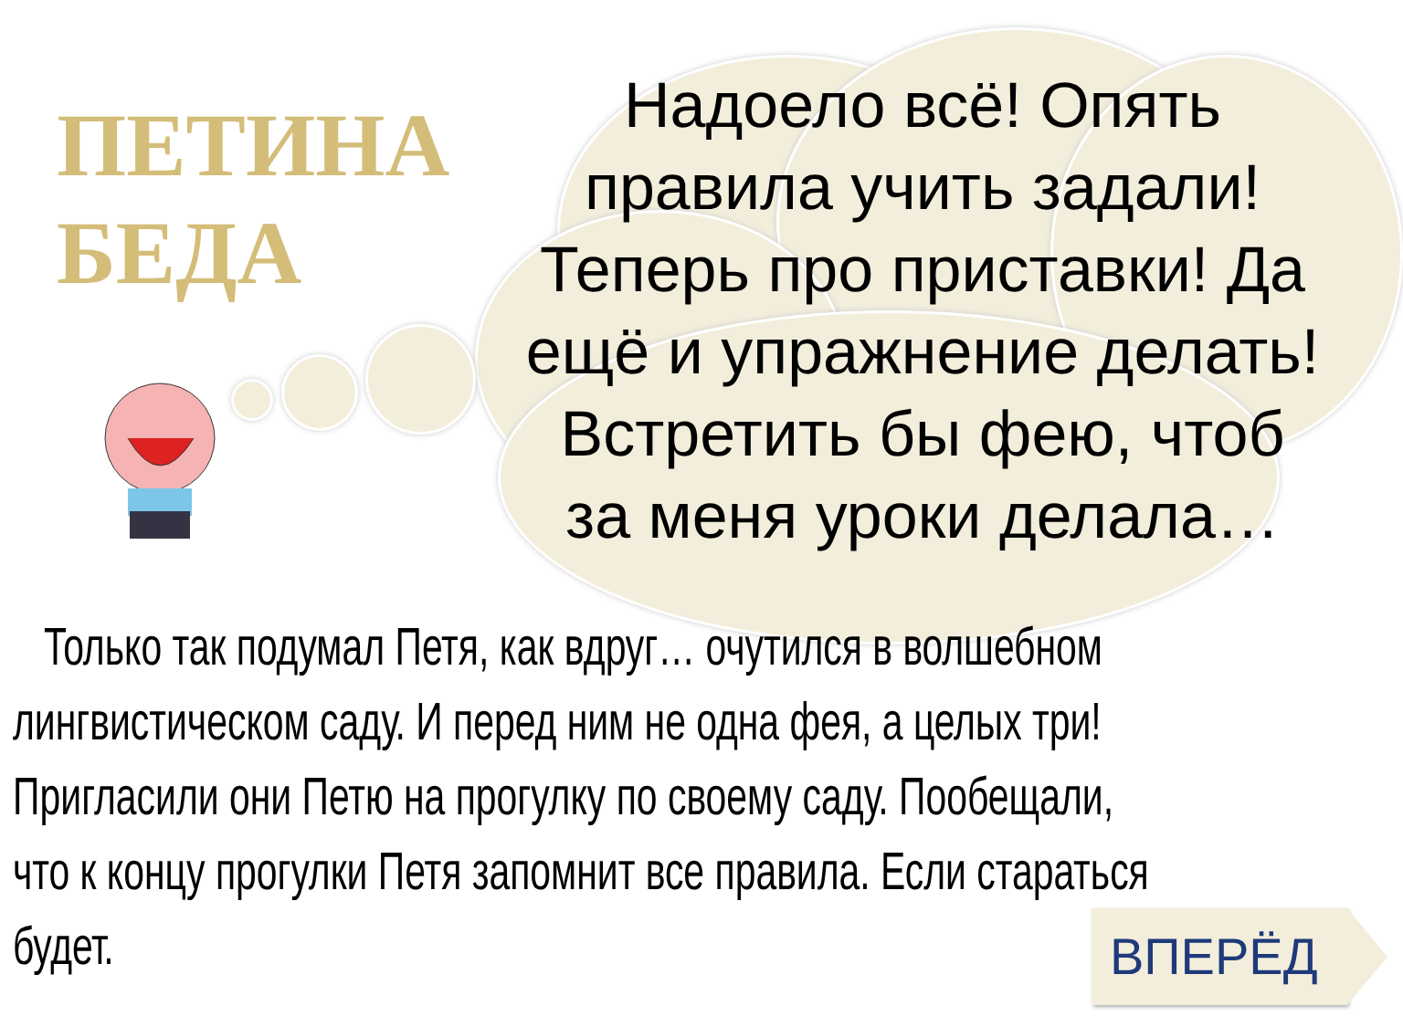ПЕТИНА
БЕДА
Надоело всё! Опять правила учить задали! Теперь про приставки! Да ещё и упражнение делать!
Встретить бы фею, чтоб за меня уроки делала…
Только так подумал Петя, как вдруг… очутился в волшебном лингвистическом саду. И перед ним не одна фея, а целых три! Пригласили они Петю на прогулку по своему саду. Пообещали, что к концу прогулки Петя запомнит все правила. Если стараться будет.
ВПЕРЁД